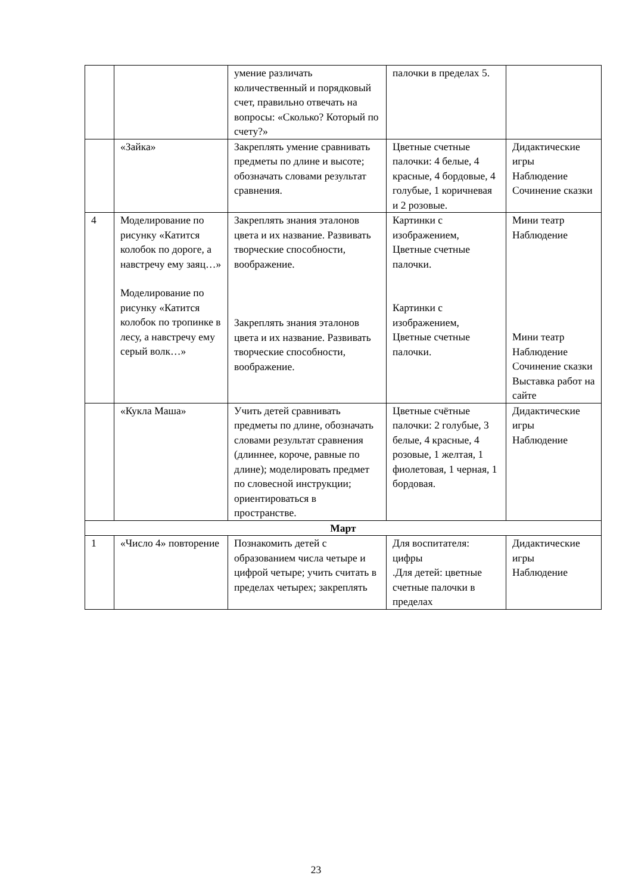| | | умение различать количественный и порядковый счет, правильно отвечать на вопросы: «Сколько? Который по счету?» | палочки в пределах 5. | |
| | «Зайка» | Закреплять умение сравнивать предметы по длине и высоте; обозначать словами результат сравнения. | Цветные счетные палочки: 4 белые, 4 красные, 4 бордовые, 4 голубые, 1 коричневая и 2 розовые. | Дидактические игры Наблюдение Сочинение сказки |
| 4 | Моделирование по рисунку «Катится колобок по дороге, а навстречу ему заяц…» Моделирование по рисунку «Катится колобок по тропинке в лесу, а навстречу ему серый волк…» | Закреплять знания эталонов цвета и их название. Развивать творческие способности, воображение. Закреплять знания эталонов цвета и их название. Развивать творческие способности, воображение. | Картинки с изображением, Цветные счетные палочки. Картинки с изображением, Цветные счетные палочки. | Мини театр Наблюдение Мини театр Наблюдение Сочинение сказки Выставка работ на сайте |
| | «Кукла Маша» | Учить детей сравнивать предметы по длине, обозначать словами результат сравнения (длиннее, короче, равные по длине); моделировать предмет по словесной инструкции; ориентироваться в пространстве. | Цветные счётные палочки: 2 голубые, 3 белые, 4 красные, 4 розовые, 1 желтая, 1 фиолетовая, 1 черная, 1 бордовая. | Дидактические игры Наблюдение |
| Март | | | | |
| 1 | «Число 4» повторение | Познакомить детей с образованием числа четыре и цифрой четыре; учить считать в пределах четырех; закреплять | Для воспитателя: цифры .Для детей: цветные счетные палочки в пределах | Дидактические игры Наблюдение |
23